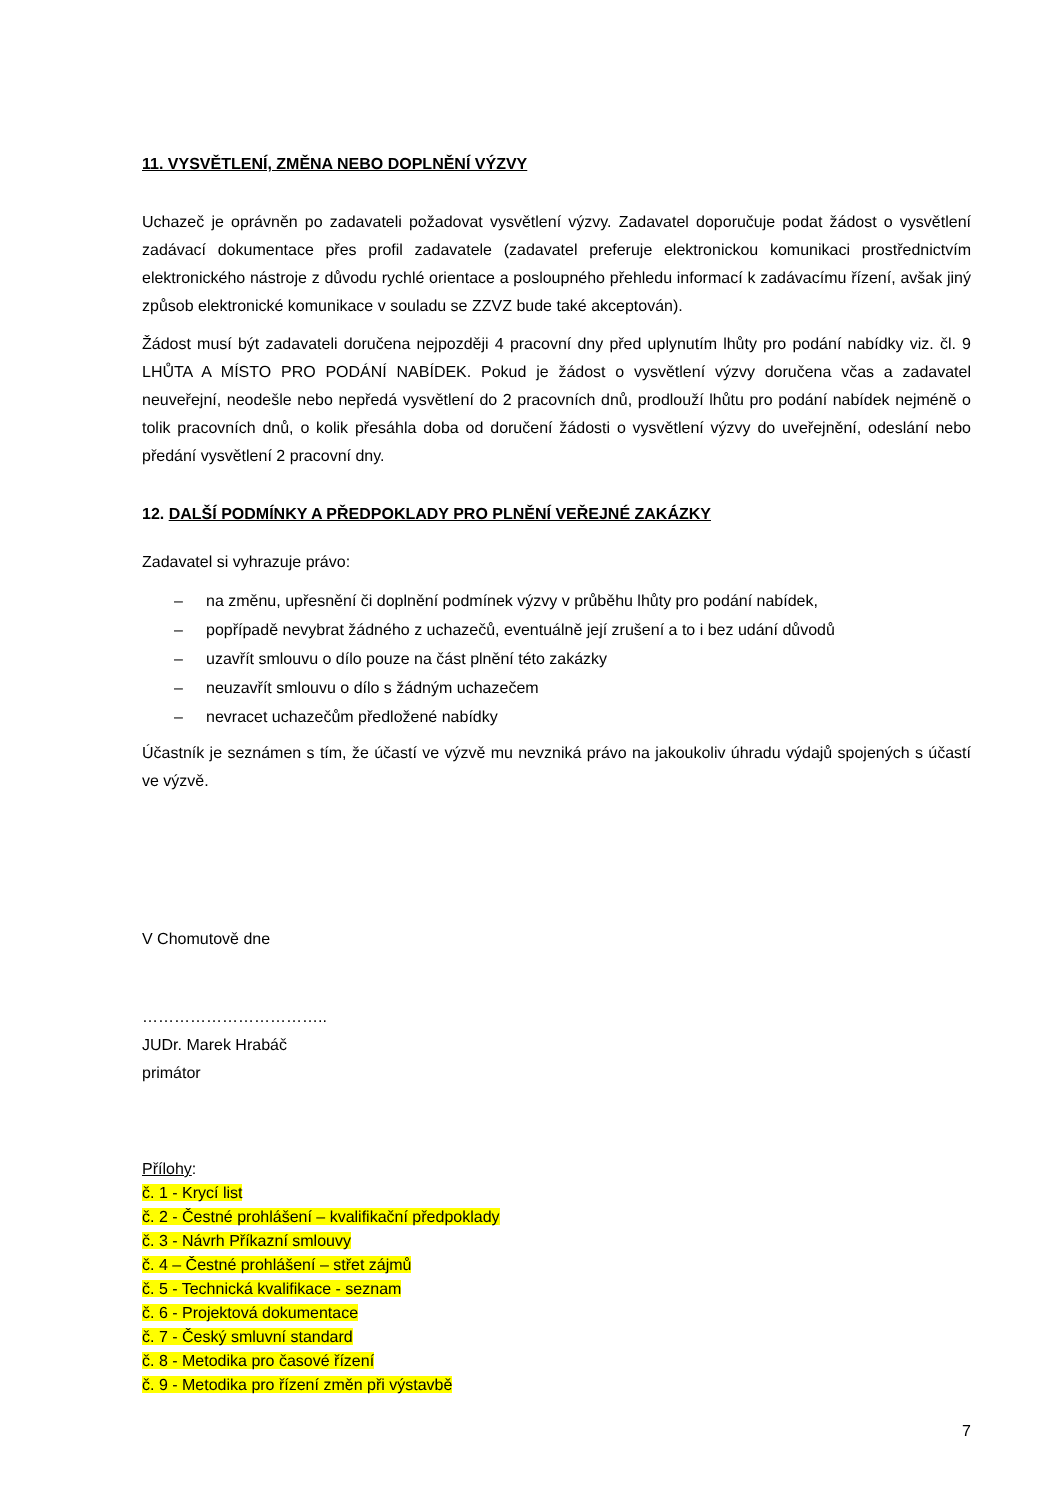11. VYSVĚTLENÍ, ZMĚNA NEBO DOPLNĚNÍ VÝZVY
Uchazeč je oprávněn po zadavateli požadovat vysvětlení výzvy. Zadavatel doporučuje podat žádost o vysvětlení zadávací dokumentace přes profil zadavatele (zadavatel preferuje elektronickou komunikaci prostřednictvím elektronického nástroje z důvodu rychlé orientace a posloupného přehledu informací k zadávacímu řízení, avšak jiný způsob elektronické komunikace v souladu se ZZVZ bude také akceptován).
Žádost musí být zadavateli doručena nejpozději 4 pracovní dny před uplynutím lhůty pro podání nabídky viz. čl. 9 LHŮTA A MÍSTO PRO PODÁNÍ NABÍDEK. Pokud je žádost o vysvětlení výzvy doručena včas a zadavatel neuveřejní, neodešle nebo nepředá vysvětlení do 2 pracovních dnů, prodlouží lhůtu pro podání nabídek nejméně o tolik pracovních dnů, o kolik přesáhla doba od doručení žádosti o vysvětlení výzvy do uveřejnění, odeslání nebo předání vysvětlení 2 pracovní dny.
12. DALŠÍ PODMÍNKY A PŘEDPOKLADY PRO PLNĚNÍ VEŘEJNÉ ZAKÁZKY
Zadavatel si vyhrazuje právo:
– na změnu, upřesnění či doplnění podmínek výzvy v průběhu lhůty pro podání nabídek,
– popřípadě nevybrat žádného z uchazečů, eventuálně její zrušení a to i bez udání důvodů
– uzavřít smlouvu o dílo pouze na část plnění této zakázky
– neuzavřít smlouvu o dílo s žádným uchazečem
– nevracet uchazečům předložené nabídky
Účastník je seznámen s tím, že účastí ve výzvě mu nevzniká právo na jakoukoliv úhradu výdajů spojených s účastí ve výzvě.
V Chomutově dne
……………………………..
JUDr. Marek Hrabáč
primátor
Přílohy:
č. 1 - Krycí list
č. 2 - Čestné prohlášení – kvalifikační předpoklady
č. 3 - Návrh Příkazní smlouvy
č. 4 – Čestné prohlášení – střet zájmů
č. 5 - Technická kvalifikace - seznam
č. 6 - Projektová dokumentace
č. 7 - Český smluvní standard
č. 8 - Metodika pro časové řízení
č. 9 - Metodika pro řízení změn při výstavbě
7